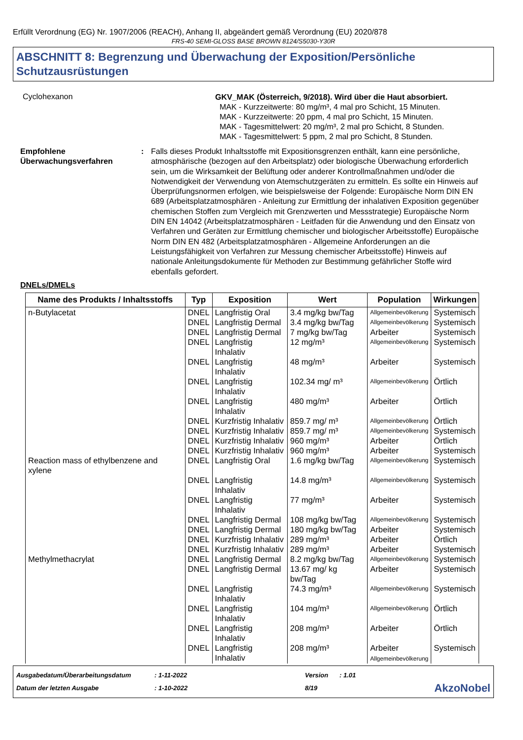Erfüllt Verordnung (EG) Nr. 1907/2006 (REACH), Anhang II, abgeändert gemäß Verordnung (EU) 2020/878
FRS-40 SEMI-GLOSS BASE BROWN 8124/S5030-Y30R
ABSCHNITT 8: Begrenzung und Überwachung der Exposition/Persönliche Schutzausrüstungen
Cyclohexanon
GKV_MAK (Österreich, 9/2018). Wird über die Haut absorbiert.
MAK - Kurzzeitwerte: 80 mg/m³, 4 mal pro Schicht, 15 Minuten.
MAK - Kurzzeitwerte: 20 ppm, 4 mal pro Schicht, 15 Minuten.
MAK - Tagesmittelwert: 20 mg/m³, 2 mal pro Schicht, 8 Stunden.
MAK - Tagesmittelwert: 5 ppm, 2 mal pro Schicht, 8 Stunden.
Empfohlene Überwachungsverfahren
: Falls dieses Produkt Inhaltsstoffe mit Expositionsgrenzen enthält, kann eine persönliche, atmosphärische (bezogen auf den Arbeitsplatz) oder biologische Überwachung erforderlich sein, um die Wirksamkeit der Belüftung oder anderer Kontrollmaßnahmen und/oder die Notwendigkeit der Verwendung von Atemschutzgeräten zu ermitteln. Es sollte ein Hinweis auf Überprüfungsnormen erfolgen, wie beispielsweise der Folgende: Europäische Norm DIN EN 689 (Arbeitsplatzatmosphären - Anleitung zur Ermittlung der inhalativen Exposition gegenüber chemischen Stoffen zum Vergleich mit Grenzwerten und Messstrategie) Europäische Norm DIN EN 14042 (Arbeitsplatzatmosphären - Leitfaden für die Anwendung und den Einsatz von Verfahren und Geräten zur Ermittlung chemischer und biologischer Arbeitsstoffe) Europäische Norm DIN EN 482 (Arbeitsplatzatmosphären - Allgemeine Anforderungen an die Leistungsfähigkeit von Verfahren zur Messung chemischer Arbeitsstoffe) Hinweis auf nationale Anleitungsdokumente für Methoden zur Bestimmung gefährlicher Stoffe wird ebenfalls gefordert.
DNELs/DMELs
| Name des Produkts / Inhaltsstoffs | Typ | Exposition | Wert | Population | Wirkungen |
| --- | --- | --- | --- | --- | --- |
| n-Butylacetat | DNEL | Langfristig Oral | 3.4 mg/kg bw/Tag | Allgemeinbevölkerung | Systemisch |
| | DNEL | Langfristig Dermal | 3.4 mg/kg bw/Tag | Allgemeinbevölkerung | Systemisch |
| | DNEL | Langfristig Dermal | 7 mg/kg bw/Tag | Arbeiter | Systemisch |
| | DNEL | Langfristig Inhalativ | 12 mg/m³ | Allgemeinbevölkerung | Systemisch |
| | DNEL | Langfristig Inhalativ | 48 mg/m³ | Arbeiter | Systemisch |
| | DNEL | Langfristig Inhalativ | 102.34 mg/ m³ | Allgemeinbevölkerung | Örtlich |
| | DNEL | Langfristig Inhalativ | 480 mg/m³ | Arbeiter | Örtlich |
| | DNEL | Kurzfristig Inhalativ | 859.7 mg/ m³ | Allgemeinbevölkerung | Örtlich |
| | DNEL | Kurzfristig Inhalativ | 859.7 mg/ m³ | Allgemeinbevölkerung | Systemisch |
| | DNEL | Kurzfristig Inhalativ | 960 mg/m³ | Arbeiter | Örtlich |
| | DNEL | Kurzfristig Inhalativ | 960 mg/m³ | Arbeiter | Systemisch |
| Reaction mass of ethylbenzene and xylene | DNEL | Langfristig Oral | 1.6 mg/kg bw/Tag | Allgemeinbevölkerung | Systemisch |
| | DNEL | Langfristig Inhalativ | 14.8 mg/m³ | Allgemeinbevölkerung | Systemisch |
| | DNEL | Langfristig Inhalativ | 77 mg/m³ | Arbeiter | Systemisch |
| | DNEL | Langfristig Dermal | 108 mg/kg bw/Tag | Allgemeinbevölkerung | Systemisch |
| | DNEL | Langfristig Dermal | 180 mg/kg bw/Tag | Arbeiter | Systemisch |
| | DNEL | Kurzfristig Inhalativ | 289 mg/m³ | Arbeiter | Örtlich |
| | DNEL | Kurzfristig Inhalativ | 289 mg/m³ | Arbeiter | Systemisch |
| Methylmethacrylat | DNEL | Langfristig Dermal | 8.2 mg/kg bw/Tag | Allgemeinbevölkerung | Systemisch |
| | DNEL | Langfristig Dermal | 13.67 mg/ kg bw/Tag | Arbeiter | Systemisch |
| | DNEL | Langfristig Inhalativ | 74.3 mg/m³ | Allgemeinbevölkerung | Systemisch |
| | DNEL | Langfristig Inhalativ | 104 mg/m³ | Allgemeinbevölkerung | Örtlich |
| | DNEL | Langfristig Inhalativ | 208 mg/m³ | Arbeiter | Örtlich |
| | DNEL | Langfristig Inhalativ | 208 mg/m³ | Arbeiter Allgemeinbevölkerung | Systemisch |
Ausgabedatum/Überarbeitungsdatum
Datum der letzten Ausgabe
: 1-11-2022
: 1-10-2022
Version
8/19
: 1.01
AkzoNobel